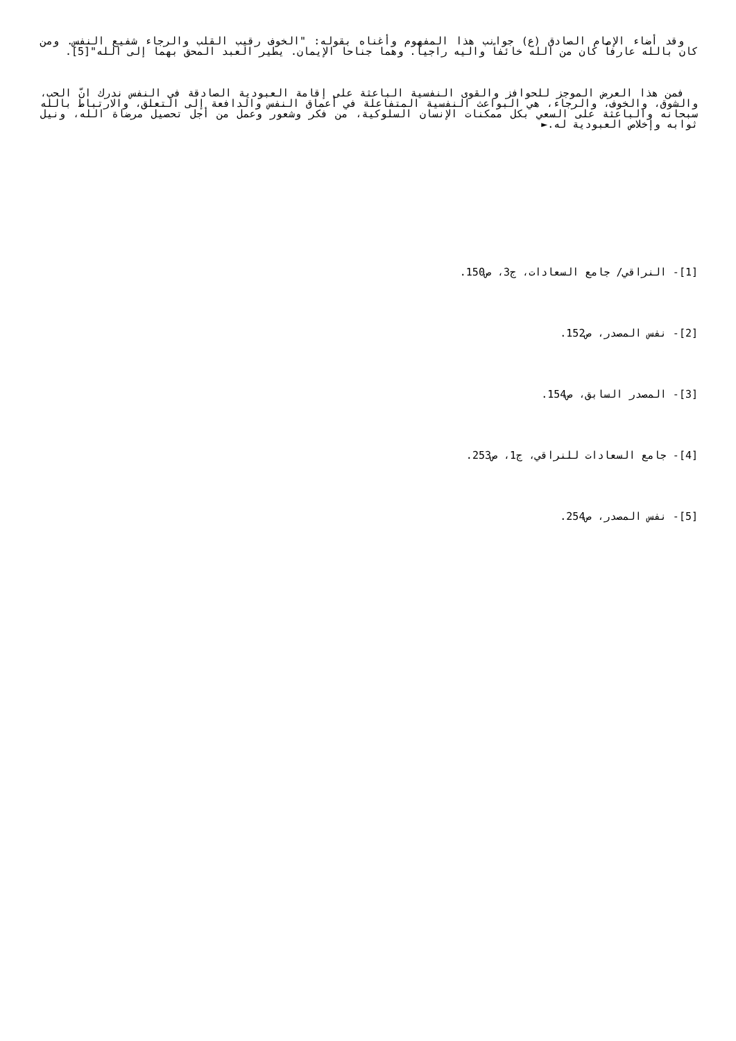وقد أضاء الإمام الصادق (ع) جوانب هذا المفهوم وأغناه بقوله: "الخوف رقيب القلب والرجاء شفيع النفس. ومن كان بالله عارفاً كان من الله خائفاً واليه راجياً. وهما جناحا الإيمان. يطير العبد المحق بهما إلى الله"[5].
فمن هذا العرض الموجز للحوافز والقوى النفسية الباعثة على إقامة العبودية الصادقة في النفس ندرك انّ الحب، والشوق، والخوف، والرجاء، هي البواعث النفسية المتفاعلة في أعماق النفس والدافعة إلى التعلق، والارتباط بالله سبحانه والباعثة على السعي بكل ممكنات الإنسان السلوكية، من فكر وشعور وعمل من أجل تحصيل مرضاة الله، ونيل ثوابه وإخلاص العبودية له.►
[1]- النراقي/ جامع السعادات، ج3، ص150.
[2]- نفس المصدر، ص152.
[3]- المصدر السابق، ص154.
[4]- جامع السعادات للنراقي، ج1، ص253.
[5]- نفس المصدر، ص254.